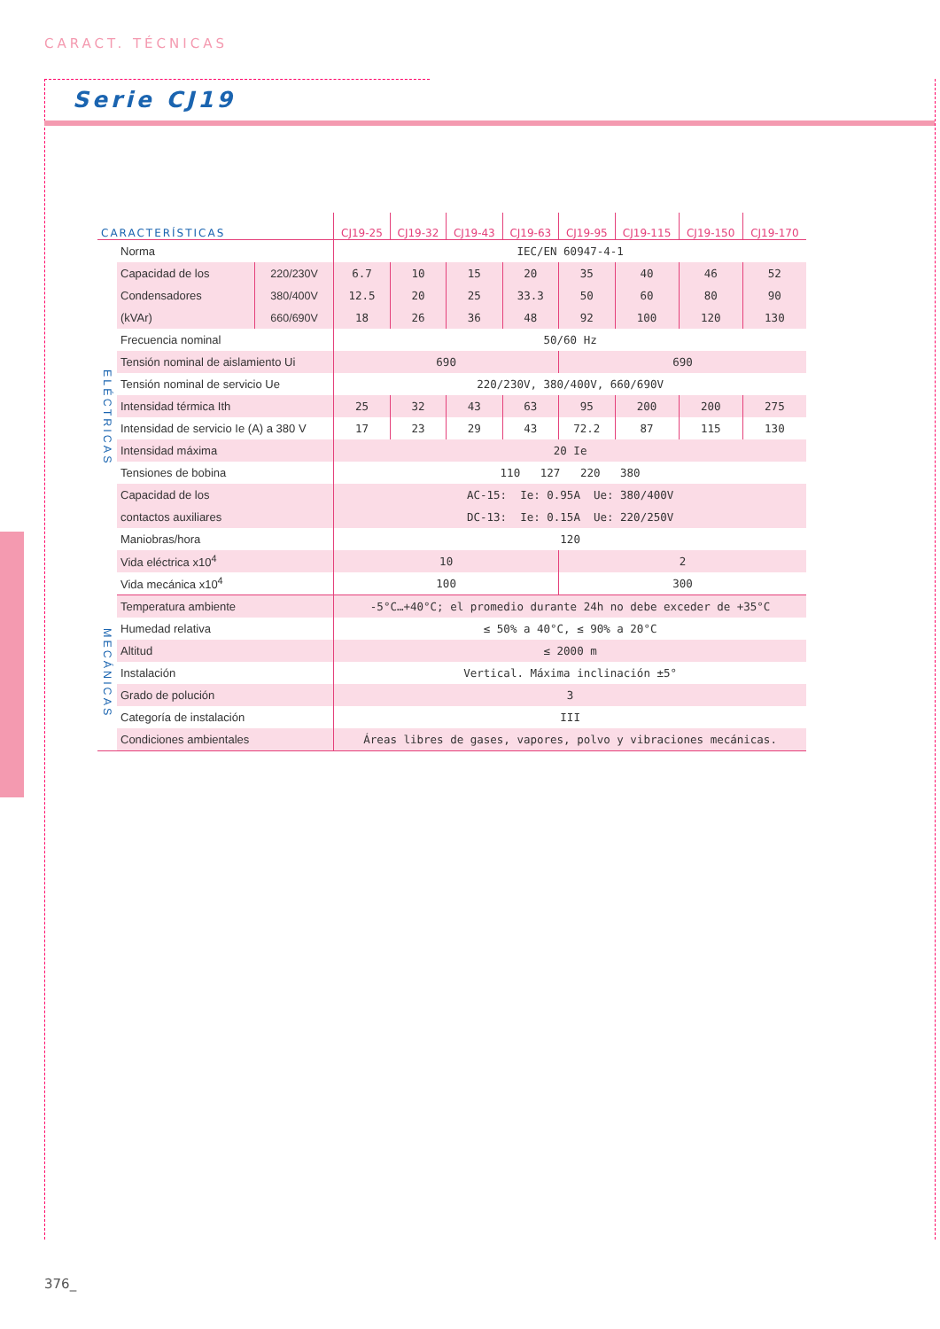CARACT. TÉCNICAS
Serie CJ19
| CARACTERÍSTICAS | | | CJ19-25 | CJ19-32 | CJ19-43 | CJ19-63 | CJ19-95 | CJ19-115 | CJ19-150 | CJ19-170 |
| --- | --- | --- | --- | --- | --- | --- | --- | --- | --- | --- |
| ELÉCTRICAS | Norma | | IEC/EN 60947-4-1 | | | | | | | |
| | Capacidad de los | 220/230V | 6.7 | 10 | 15 | 20 | 35 | 40 | 46 | 52 |
| | Condensadores | 380/400V | 12.5 | 20 | 25 | 33.3 | 50 | 60 | 80 | 90 |
| | (kVAr) | 660/690V | 18 | 26 | 36 | 48 | 92 | 100 | 120 | 130 |
| | Frecuencia nominal | | 50/60 Hz | | | | | | | |
| | Tensión nominal de aislamiento Ui | | 690 | | | | 690 | | | |
| | Tensión nominal de servicio Ue | | 220/230V, 380/400V, 660/690V | | | | | | | |
| | Intensidad térmica Ith | | 25 | 32 | 43 | 63 | 95 | 200 | 200 | 275 |
| | Intensidad de servicio Ie (A) a 380 V | | 17 | 23 | 29 | 43 | 72.2 | 87 | 115 | 130 |
| | Intensidad máxima | | 20 Ie | | | | | | | |
| | Tensiones de bobina | | 110 127 220 380 | | | | | | | |
| | Capacidad de los | | AC-15: Ie: 0.95A Ue: 380/400V | | | | | | | |
| | contactos auxiliares | | DC-13: Ie: 0.15A Ue: 220/250V | | | | | | | |
| | Maniobras/hora | | 120 | | | | | | | |
| | Vida eléctrica x10<sup>4</sup> | | 10 | | | | 2 | | | |
| | Vida mecánica x10<sup>4</sup> | | 100 | | | | 300 | | | |
| MECÁNICAS | Temperatura ambiente | | -5°C…+40°C; el promedio durante 24h no debe exceder de +35°C | | | | | | | |
| | Humedad relativa | | ≤ 50% a 40°C, ≤ 90% a 20°C | | | | | | | |
| | Altitud | | ≤ 2000 m | | | | | | | |
| | Instalación | | Vertical. Máxima inclinación ±5° | | | | | | | |
| | Grado de polución | | 3 | | | | | | | |
| | Categoría de instalación | | III | | | | | | | |
| | Condiciones ambientales | | Áreas libres de gases, vapores, polvo y vibraciones mecánicas. | | | | | | | |
376_